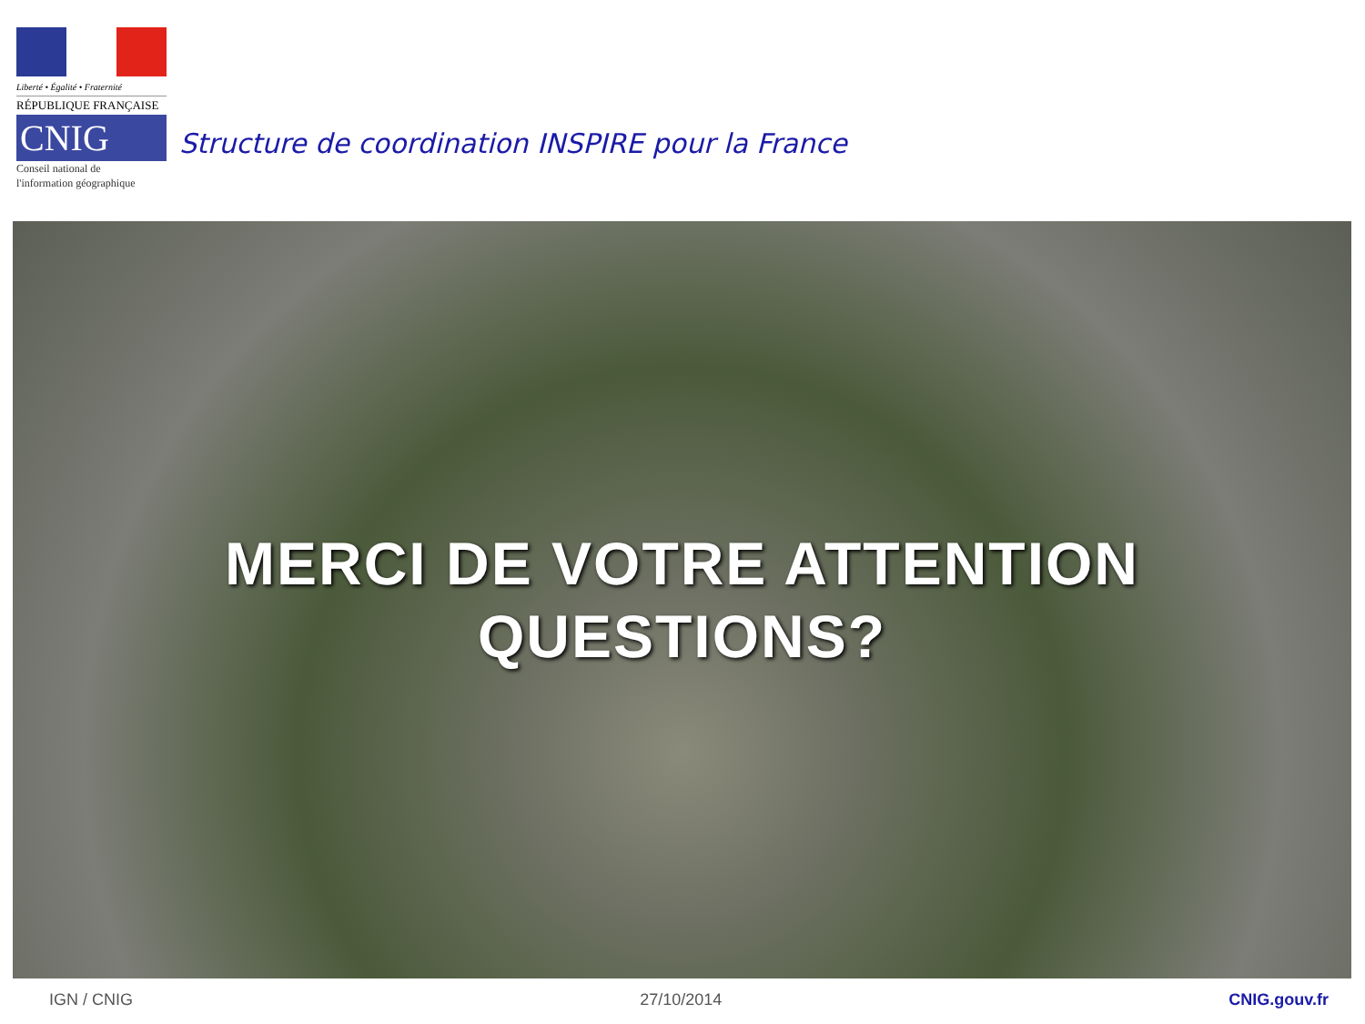Liberté • Égalité • Fraternité
RÉPUBLIQUE FRANÇAISE
CNIG
Conseil national de
l'information géographique
Structure de coordination INSPIRE pour la France
MERCI DE VOTRE ATTENTION
QUESTIONS?
IGN / CNIG 27/10/2014 CNIG.gouv.fr